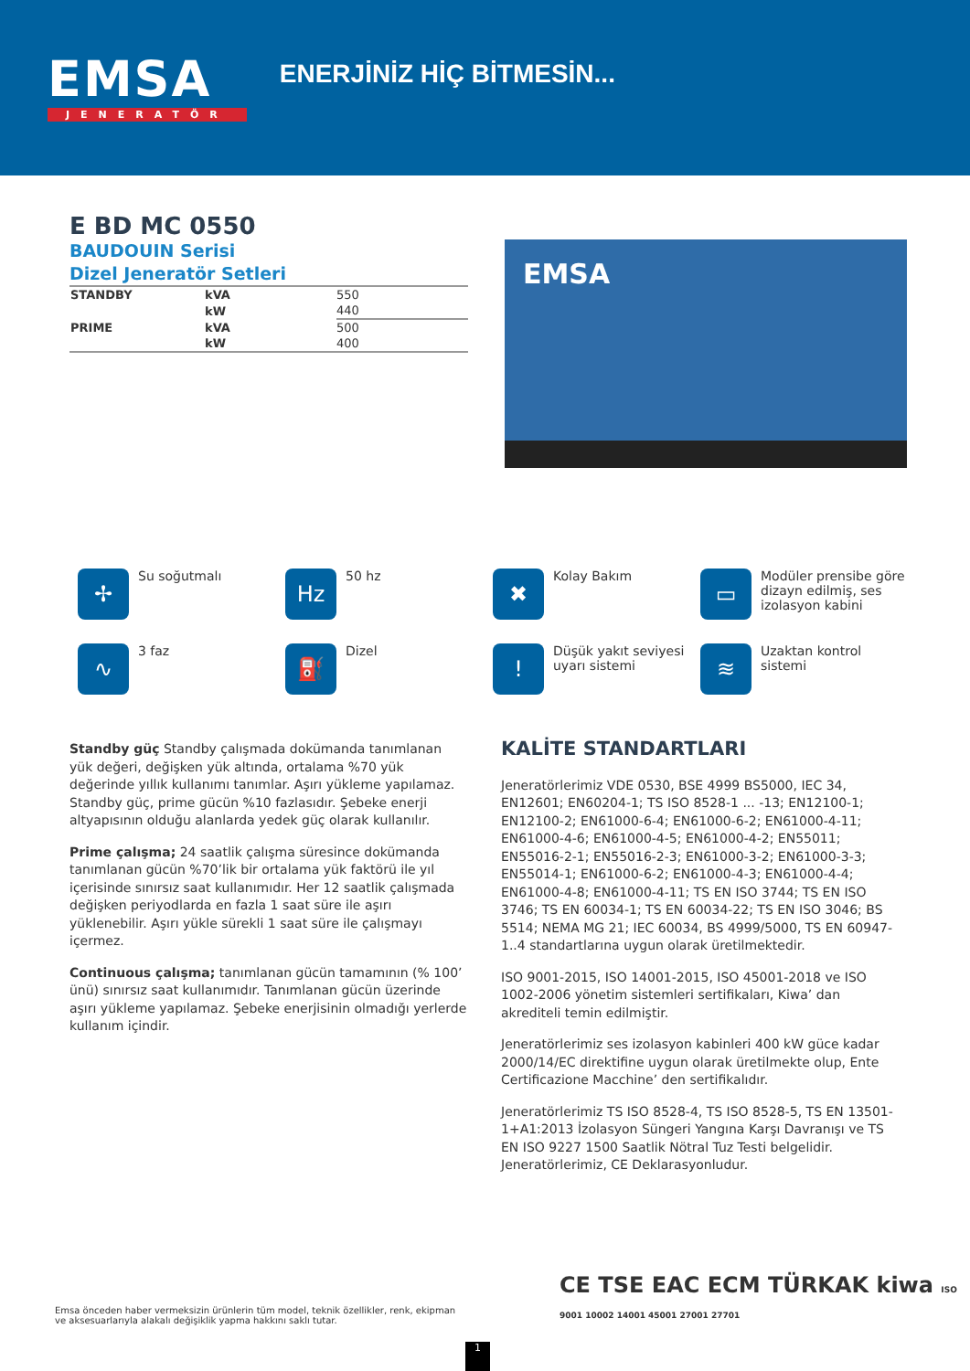EMSA
JENERATÖR
ENERJİNİZ HİÇ BİTMESİN...
E BD MC 0550
BAUDOUIN Serisi
Dizel Jeneratör Setleri
| STANDBY | kVA | 550 |
| | kW | 440 |
| PRIME | kVA | 500 |
| | kW | 400 |
EMSA
✢
Su soğutmalı
Hz
50 hz
✖
Kolay Bakım
▭
Modüler prensibe göre dizayn edilmiş, ses izolasyon kabini
∿
3 faz
⛽
Dizel
!
Düşük yakıt seviyesi uyarı sistemi
≋
Uzaktan kontrol sistemi
Standby güç Standby çalışmada dokümanda tanımlanan yük değeri, değişken yük altında, ortalama %70 yük değerinde yıllık kullanımı tanımlar. Aşırı yükleme yapılamaz. Standby güç, prime gücün %10 fazlasıdır. Şebeke enerji altyapısının olduğu alanlarda yedek güç olarak kullanılır.
Prime çalışma; 24 saatlik çalışma süresince dokümanda tanımlanan gücün %70’lik bir ortalama yük faktörü ile yıl içerisinde sınırsız saat kullanımıdır. Her 12 saatlik çalışmada değişken periyodlarda en fazla 1 saat süre ile aşırı yüklenebilir. Aşırı yükle sürekli 1 saat süre ile çalışmayı içermez.
Continuous çalışma; tanımlanan gücün tamamının (% 100’ ünü) sınırsız saat kullanımıdır. Tanımlanan gücün üzerinde aşırı yükleme yapılamaz. Şebeke enerjisinin olmadığı yerlerde kullanım içindir.
KALİTE STANDARTLARI
Jeneratörlerimiz VDE 0530, BSE 4999 BS5000, IEC 34, EN12601; EN60204-1; TS ISO 8528-1 ... -13; EN12100-1; EN12100-2; EN61000-6-4; EN61000-6-2; EN61000-4-11; EN61000-4-6; EN61000-4-5; EN61000-4-2; EN55011; EN55016-2-1; EN55016-2-3; EN61000-3-2; EN61000-3-3; EN55014-1; EN61000-6-2; EN61000-4-3; EN61000-4-4; EN61000-4-8; EN61000-4-11; TS EN ISO 3744; TS EN ISO 3746; TS EN 60034-1; TS EN 60034-22; TS EN ISO 3046; BS 5514; NEMA MG 21; IEC 60034, BS 4999/5000, TS EN 60947-1..4 standartlarına uygun olarak üretilmektedir.
ISO 9001-2015, ISO 14001-2015, ISO 45001-2018 ve ISO 1002-2006 yönetim sistemleri sertifikaları, Kiwa’ dan akrediteli temin edilmiştir.
Jeneratörlerimiz ses izolasyon kabinleri 400 kW güce kadar 2000/14/EC direktifine uygun olarak üretilmekte olup, Ente Certificazione Macchine’ den sertifikalıdır.
Jeneratörlerimiz TS ISO 8528-4, TS ISO 8528-5, TS EN 13501-1+A1:2013 İzolasyon Süngeri Yangına Karşı Davranışı ve TS EN ISO 9227 1500 Saatlik Nötral Tuz Testi belgelidir. Jeneratörlerimiz, CE Deklarasyonludur.
Emsa önceden haber vermeksizin ürünlerin tüm model, teknik özellikler, renk, ekipman ve aksesuarlarıyla alakalı değişiklik yapma hakkını saklı tutar.
CE TSE EAC ECM TÜRKAK kiwa ISO 9001 10002 14001 45001 27001 27701
1